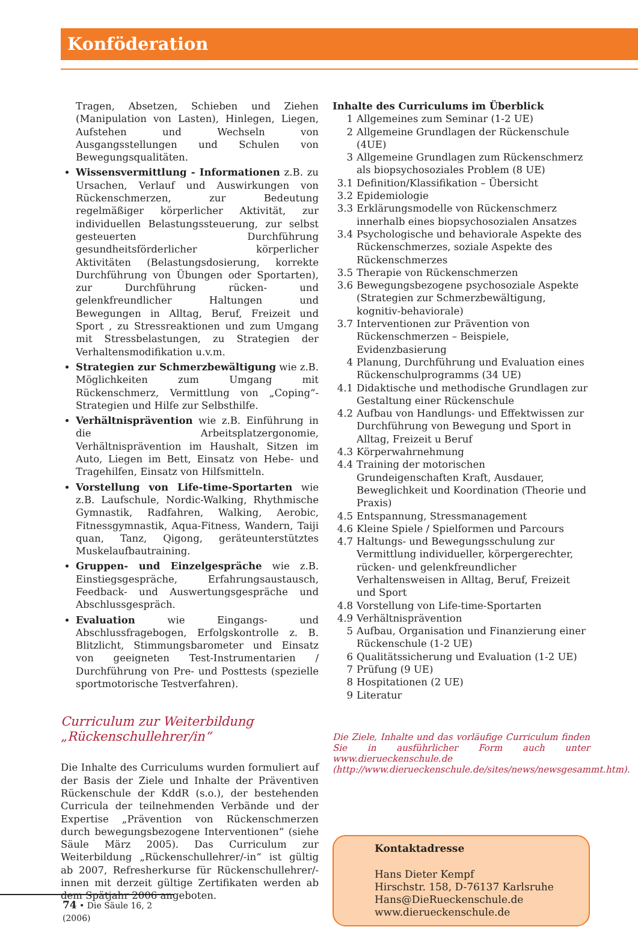Konföderation
Tragen, Absetzen, Schieben und Ziehen (Manipulation von Lasten), Hinlegen, Liegen, Aufstehen und Wechseln von Ausgangsstellungen und Schulen von Bewegungsqualitäten.
Wissensvermittlung - Informationen z.B. zu Ursachen, Verlauf und Auswirkungen von Rückenschmerzen, zur Bedeutung regelmäßiger körperlicher Aktivität, zur individuellen Belastungssteuerung, zur selbst gesteuerten Durchführung gesundheitsförderlicher körperlicher Aktivitäten (Belastungsdosierung, korrekte Durchführung von Übungen oder Sportarten), zur Durchführung rücken- und gelenkfreundlicher Haltungen und Bewegungen in Alltag, Beruf, Freizeit und Sport , zu Stressreaktionen und zum Umgang mit Stressbelastungen, zu Strategien der Verhaltensmodifikation u.v.m.
Strategien zur Schmerzbewältigung wie z.B. Möglichkeiten zum Umgang mit Rückenschmerz, Vermittlung von „Coping“-Strategien und Hilfe zur Selbsthilfe.
Verhältnisprävention wie z.B. Einführung in die Arbeitsplatzergonomie, Verhältnisprävention im Haushalt, Sitzen im Auto, Liegen im Bett, Einsatz von Hebe- und Tragehilfen, Einsatz von Hilfsmitteln.
Vorstellung von Life-time-Sportarten wie z.B. Laufschule, Nordic-Walking, Rhythmische Gymnastik, Radfahren, Walking, Aerobic, Fitnessgymnastik, Aqua-Fitness, Wandern, Taiji quan, Tanz, Qigong, geräteunterstütztes Muskelaufbautraining.
Gruppen- und Einzelgespräche wie z.B. Einstiegsgespräche, Erfahrungsaustausch, Feedback- und Auswertungsgespräche und Abschlussgespräch.
Evaluation wie Eingangs- und Abschlussfragebogen, Erfolgskontrolle z. B. Blitzlicht, Stimmungsbarometer und Einsatz von geeigneten Test-Instrumentarien / Durchführung von Pre- und Posttests (spezielle sportmotorische Testverfahren).
Curriculum zur Weiterbildung
„Rückenschullehrer/in“
Die Inhalte des Curriculums wurden formuliert auf der Basis der Ziele und Inhalte der Präventiven Rückenschule der KddR (s.o.), der bestehenden Curricula der teilnehmenden Verbände und der Expertise „Prävention von Rückenschmerzen durch bewegungsbezogene Interventionen“ (siehe Säule März 2005). Das Curriculum zur Weiterbildung „Rückenschullehrer/-in“ ist gültig ab 2007, Refresherkurse für Rückenschullehrer/-innen mit derzeit gültige Zertifikaten werden ab dem Spätjahr 2006 angeboten.
Inhalte des Curriculums im Überblick
1 Allgemeines zum Seminar (1-2 UE)
2 Allgemeine Grundlagen der Rückenschule (4UE)
3 Allgemeine Grundlagen zum Rückenschmerz als biopsychosoziales Problem (8 UE)
3.1 Definition/Klassifikation – Übersicht
3.2 Epidemiologie
3.3 Erklärungsmodelle von Rückenschmerz innerhalb eines biopsychosozialen Ansatzes
3.4 Psychologische und behaviorale Aspekte des Rückenschmerzes, soziale Aspekte des Rückenschmerzes
3.5 Therapie von Rückenschmerzen
3.6 Bewegungsbezogene psychosoziale Aspekte (Strategien zur Schmerzbewältigung, kognitiv-behaviorale)
3.7 Interventionen zur Prävention von Rückenschmerzen – Beispiele, Evidenzbasierung
4 Planung, Durchführung und Evaluation eines Rückenschulprogramms (34 UE)
4.1 Didaktische und methodische Grundlagen zur Gestaltung einer Rückenschule
4.2 Aufbau von Handlungs- und Effektwissen zur Durchführung von Bewegung und Sport in Alltag, Freizeit u Beruf
4.3 Körperwahrnehmung
4.4 Training der motorischen Grundeigenschaften Kraft, Ausdauer, Beweglichkeit und Koordination (Theorie und Praxis)
4.5 Entspannung, Stressmanagement
4.6 Kleine Spiele / Spielformen und Parcours
4.7 Haltungs- und Bewegungsschulung zur Vermittlung individueller, körpergerechter, rücken- und gelenkfreundlicher Verhaltensweisen in Alltag, Beruf, Freizeit und Sport
4.8 Vorstellung von Life-time-Sportarten
4.9 Verhältnisprävention
5 Aufbau, Organisation und Finanzierung einer Rückenschule (1-2 UE)
6 Qualitätssicherung und Evaluation (1-2 UE)
7 Prüfung (9 UE)
8 Hospitationen (2 UE)
9 Literatur
Die Ziele, Inhalte und das vorläufige Curriculum finden Sie in ausführlicher Form auch unter www.dierueckenschule.de (http://www.dierueckenschule.de/sites/news/newsgesammt.htm).
Kontaktadresse
Hans Dieter Kempf
Hirschstr. 158, D-76137 Karlsruhe
Hans@DieRueckenschule.de
www.dierueckenschule.de
74 • Die Säule 16, 2 (2006)